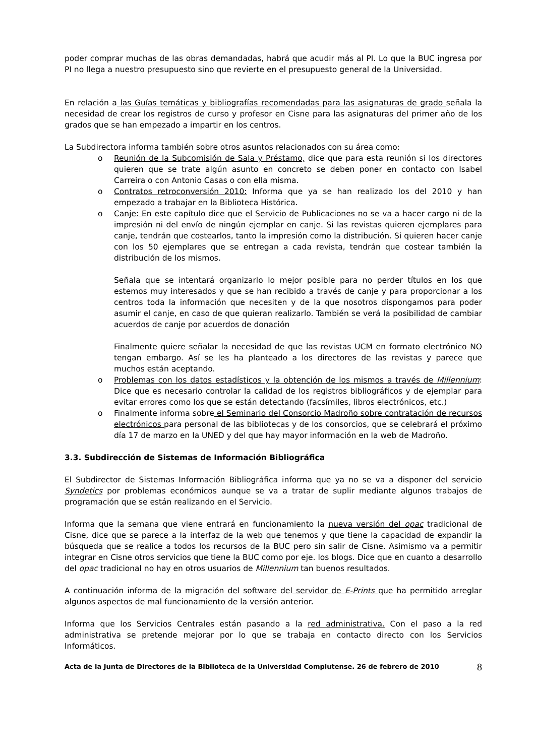poder comprar muchas de las obras demandadas, habrá que acudir más al PI. Lo que la BUC ingresa por PI no llega a nuestro presupuesto sino que revierte en el presupuesto general de la Universidad.
En relación a las Guías temáticas y bibliografías recomendadas para las asignaturas de grado señala la necesidad de crear los registros de curso y profesor en Cisne para las asignaturas del primer año de los grados que se han empezado a impartir en los centros.
La Subdirectora informa también sobre otros asuntos relacionados con su área como:
o Reunión de la Subcomisión de Sala y Préstamo, dice que para esta reunión si los directores quieren que se trate algún asunto en concreto se deben poner en contacto con Isabel Carreira o con Antonio Casas o con ella misma.
o Contratos retroconversión 2010: Informa que ya se han realizado los del 2010 y han empezado a trabajar en la Biblioteca Histórica.
o Canje: En este capítulo dice que el Servicio de Publicaciones no se va a hacer cargo ni de la impresión ni del envío de ningún ejemplar en canje. Si las revistas quieren ejemplares para canje, tendrán que costearlos, tanto la impresión como la distribución. Si quieren hacer canje con los 50 ejemplares que se entregan a cada revista, tendrán que costear también la distribución de los mismos.
Señala que se intentará organizarlo lo mejor posible para no perder títulos en los que estemos muy interesados y que se han recibido a través de canje y para proporcionar a los centros toda la información que necesiten y de la que nosotros dispongamos para poder asumir el canje, en caso de que quieran realizarlo. También se verá la posibilidad de cambiar acuerdos de canje por acuerdos de donación
Finalmente quiere señalar la necesidad de que las revistas UCM en formato electrónico NO tengan embargo. Así se les ha planteado a los directores de las revistas y parece que muchos están aceptando.
o Problemas con los datos estadísticos y la obtención de los mismos a través de Millennium: Dice que es necesario controlar la calidad de los registros bibliográficos y de ejemplar para evitar errores como los que se están detectando (facsímiles, libros electrónicos, etc.)
o Finalmente informa sobre el Seminario del Consorcio Madroño sobre contratación de recursos electrónicos para personal de las bibliotecas y de los consorcios, que se celebrará el próximo día 17 de marzo en la UNED y del que hay mayor información en la web de Madroño.
3.3. Subdirección de Sistemas de Información Bibliográfica
El Subdirector de Sistemas Información Bibliográfica informa que ya no se va a disponer del servicio Syndetics por problemas económicos aunque se va a tratar de suplir mediante algunos trabajos de programación que se están realizando en el Servicio.
Informa que la semana que viene entrará en funcionamiento la nueva versión del opac tradicional de Cisne, dice que se parece a la interfaz de la web que tenemos y que tiene la capacidad de expandir la búsqueda que se realice a todos los recursos de la BUC pero sin salir de Cisne. Asimismo va a permitir integrar en Cisne otros servicios que tiene la BUC como por eje. los blogs. Dice que en cuanto a desarrollo del opac tradicional no hay en otros usuarios de Millennium tan buenos resultados.
A continuación informa de la migración del software del servidor de E-Prints que ha permitido arreglar algunos aspectos de mal funcionamiento de la versión anterior.
Informa que los Servicios Centrales están pasando a la red administrativa. Con el paso a la red administrativa se pretende mejorar por lo que se trabaja en contacto directo con los Servicios Informáticos.
Acta de la Junta de Directores de la Biblioteca de la Universidad Complutense. 26 de febrero de 2010 8